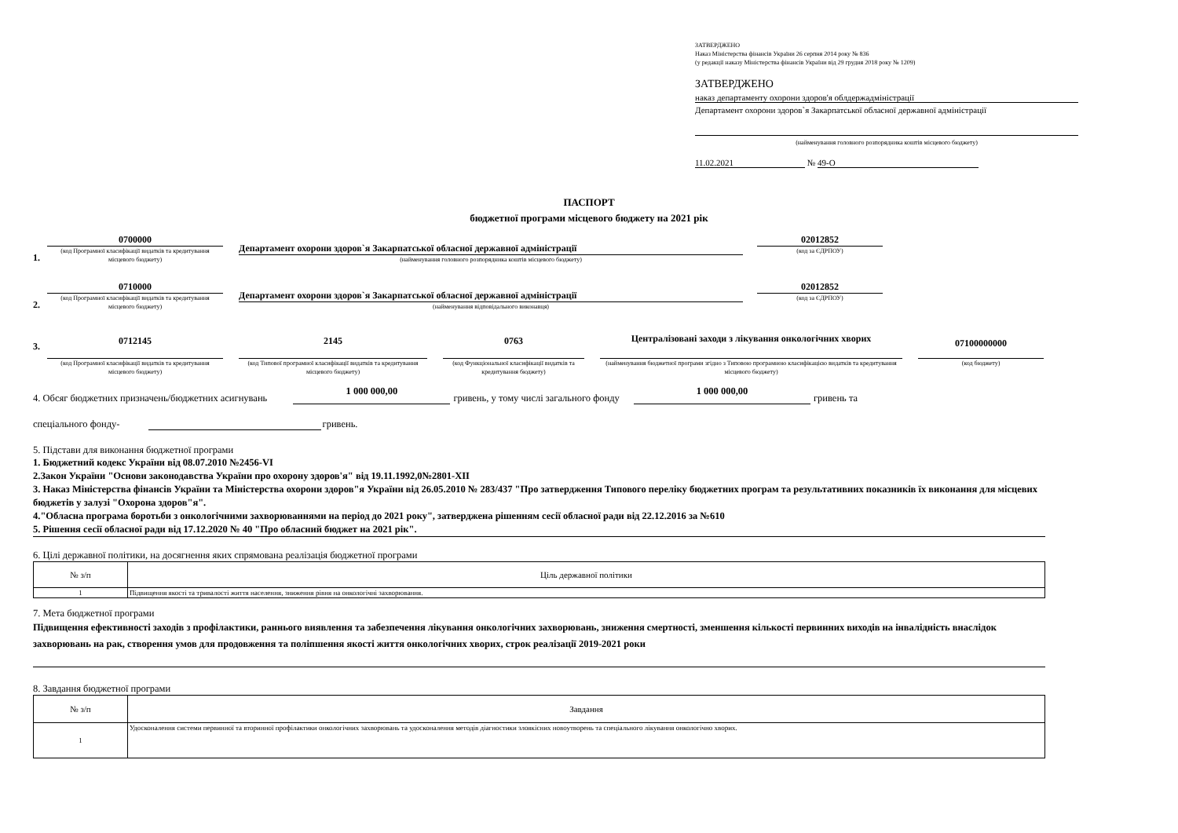ЗАТВЕРДЖЕНО
Наказ Міністерства фінансів України 26 серпня 2014 року № 836
(у редакції наказу Міністерства фінансів України від 29 грудня 2018 року № 1209)
ЗАТВЕРДЖЕНО
наказ департаменту охорони здоров'я облдержадміністрації
Департамент охорони здоров`я Закарпатської обласної державної адміністрації
(найменування головного розпорядника коштів місцевого бюджету)
11.02.2021 № 49-О
ПАСПОРТ
бюджетної програми місцевого бюджету на 2021 рік
1.
0700000
(код Програмної класифікації видатків та кредитування місцевого бюджету)
Департамент охорони здоров`я Закарпатської обласної державної адміністрації
(найменування головного розпорядника коштів місцевого бюджету)
02012852
(код за ЄДРПОУ)
2.
0710000
(код Програмної класифікації видатків та кредитування місцевого бюджету)
Департамент охорони здоров`я Закарпатської обласної державної адміністрації
(найменування відповідального виконавця)
02012852
(код за ЄДРПОУ)
3.
0712145
(код Програмної класифікації видатків та кредитування місцевого бюджету)
2145
(код Типової програмної класифікації видатків та кредитування місцевого бюджету)
0763
(код Функціональної класифікації видатків та кредитування бюджету)
Централізовані заходи з лікування онкологічних хворих
(найменування бюджетної програми згідно з Типовою програмною класифікацією видатків та кредитування місцевого бюджету)
07100000000
(код бюджету)
4. Обсяг бюджетних призначень/бюджетних асигнувань 1 000 000,00 гривень, у тому числі загального фонду 1 000 000,00 гривень та
спеціального фонду- гривень.
5. Підстави для виконання бюджетної програми
1. Бюджетний кодекс України від 08.07.2010 №2456-VI
2.Закон України "Основи законодавства України про охорону здоров'я" від 19.11.1992,0№2801-XII
3. Наказ Міністерства фінансів України та Міністерства охорони здоров"я України від 26.05.2010 № 283/437 "Про затвердження Типового переліку бюджетних програм та результативних показників їх виконання для місцевих бюджетів у залузі "Охорона здоров"я".
4."Обласна програма боротьби з онкологічними захворюваннями на період до 2021 року", затверджена рішенням сесії обласної ради від 22.12.2016 за №610
5. Рішення сесії обласної ради від 17.12.2020 № 40 "Про обласний бюджет на 2021 рік".
6. Цілі державної політики, на досягнення яких спрямована реалізація бюджетної програми
| № з/п | Ціль державної політики |
| 1 | Підвищення якості та тривалості життя населення, зниження рівня на онкологічні захворювання. |
7. Мета бюджетної програми
Підвищення ефективності заходів з профілактики, раннього виявлення та забезпечення лікування онкологічних захворювань, зниження смертності, зменшення кількості первинних виходів на інвалідність внаслідок захворювань на рак, створення умов для продовження та поліпшення якості життя онкологічних хворих, строк реалізації 2019-2021 роки
8. Завдання бюджетної програми
| № з/п | Завдання |
| 1 | Удосконалення системи первинної та вторинної профілактики онкологічних захворювань та удосконалення методів діагностики злоякісних новоутворень та спеціального лікування онкологічно хворих. |